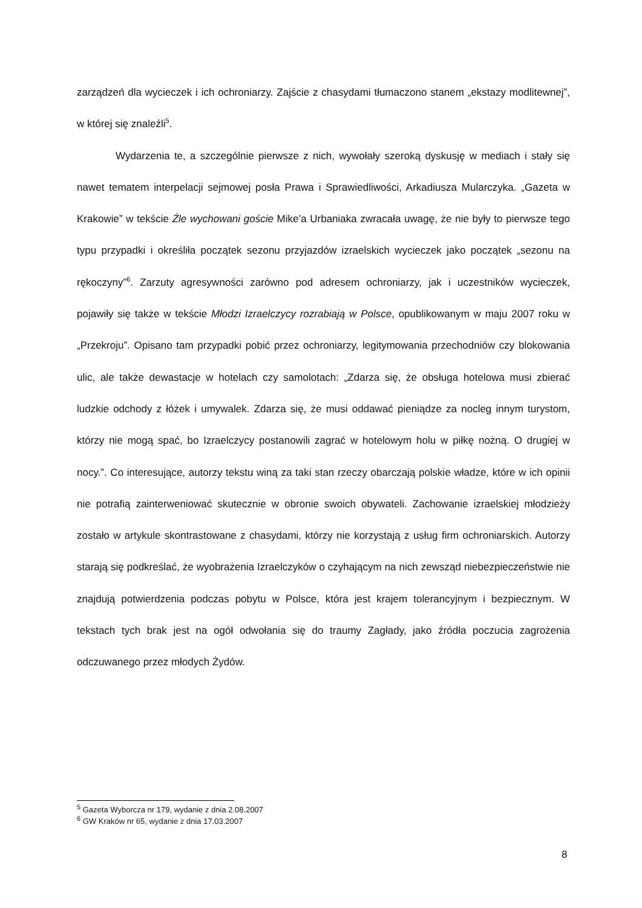zarządzeń dla wycieczek i ich ochroniarzy. Zajście z chasydami tłumaczono stanem „ekstazy modlitewnej”, w której się znaleźli<sup>5</sup>.
Wydarzenia te, a szczególnie pierwsze z nich, wywołały szeroką dyskusję w mediach i stały się nawet tematem interpelacji sejmowej posła Prawa i Sprawiedliwości, Arkadiusza Mularczyka. „Gazeta w Krakowie” w tekście Źle wychowani goście Mike’a Urbaniaka zwracała uwagę, że nie były to pierwsze tego typu przypadki i określiła początek sezonu przyjazdów izraelskich wycieczek jako początek „sezonu na rękoczyny”<sup>6</sup>. Zarzuty agresywności zarówno pod adresem ochroniarzy, jak i uczestników wycieczek, pojawiły się także w tekście Młodzi Izraelczycy rozrabiają w Polsce, opublikowanym w maju 2007 roku w „Przekroju”. Opisano tam przypadki pobić przez ochroniarzy, legitymowania przechodniów czy blokowania ulic, ale także dewastacje w hotelach czy samolotach: „Zdarza się, że obsługa hotelowa musi zbierać ludzkie odchody z łóżek i umywalek. Zdarza się, że musi oddawać pieniądze za nocleg innym turystom, którzy nie mogą spać, bo Izraelczycy postanowili zagrać w hotelowym holu w piłkę nożną. O drugiej w nocy.”. Co interesujące, autorzy tekstu winą za taki stan rzeczy obarczają polskie władze, które w ich opinii nie potrafią zainterweniować skutecznie w obronie swoich obywateli. Zachowanie izraelskiej młodzieży zostało w artykule skontrastowane z chasydami, którzy nie korzystają z usług firm ochroniarskich. Autorzy starają się podkreślać, że wyobrażenia Izraelczyków o czyhającym na nich zewsząd niebezpieczeństwie nie znajdują potwierdzenia podczas pobytu w Polsce, która jest krajem tolerancyjnym i bezpiecznym. W tekstach tych brak jest na ogół odwołania się do traumy Zagłady, jako źródła poczucia zagrożenia odczuwanego przez młodych Żydów.
<sup>5</sup> Gazeta Wyborcza nr 179, wydanie z dnia 2.08.2007
<sup>6</sup> GW Kraków nr 65, wydanie z dnia 17.03.2007
8